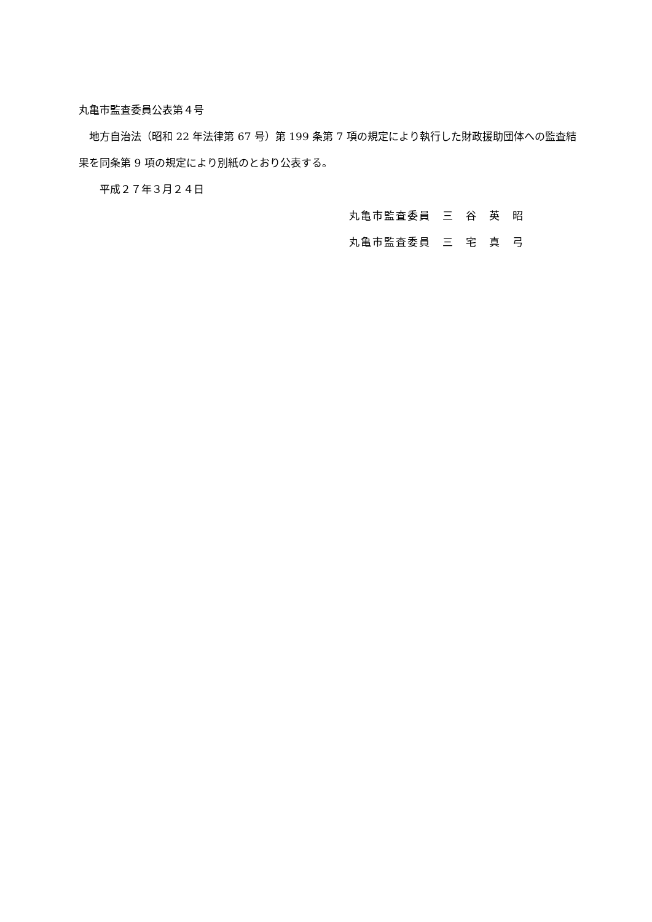丸亀市監査委員公表第４号
　地方自治法（昭和 22 年法律第 67 号）第 199 条第 7 項の規定により執行した財政援助団体への監査結果を同条第 9 項の規定により別紙のとおり公表する。
　　平成２７年３月２４日
丸亀市監査委員　三　谷　英　昭
丸亀市監査委員　三　宅　真　弓